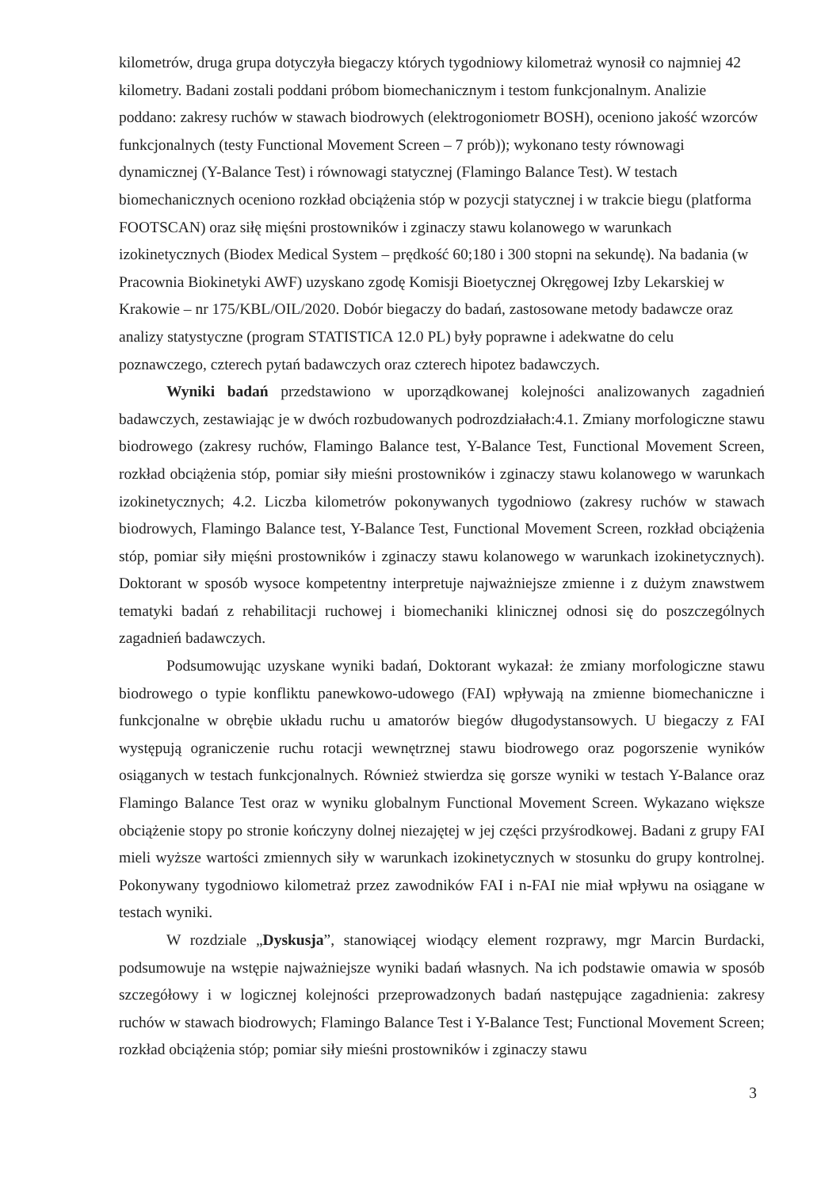kilometrów, druga grupa dotyczyła biegaczy których tygodniowy kilometraż wynosił co najmniej 42 kilometry. Badani zostali poddani próbom biomechanicznym i testom funkcjonalnym. Analizie poddano: zakresy ruchów w stawach biodrowych (elektrogoniometr BOSH), oceniono jakość wzorców funkcjonalnych (testy Functional Movement Screen – 7 prób)); wykonano testy równowagi dynamicznej (Y-Balance Test) i równowagi statycznej (Flamingo Balance Test). W testach biomechanicznych oceniono rozkład obciążenia stóp w pozycji statycznej i w trakcie biegu (platforma FOOTSCAN) oraz siłę mięśni prostowników i zginaczy stawu kolanowego w warunkach izokinetycznych (Biodex Medical System – prędkość 60;180 i 300 stopni na sekundę). Na badania (w Pracownia Biokinetyki AWF) uzyskano zgodę Komisji Bioetycznej Okręgowej Izby Lekarskiej w Krakowie – nr 175/KBL/OIL/2020. Dobór biegaczy do badań, zastosowane metody badawcze oraz analizy statystyczne (program STATISTICA 12.0 PL) były poprawne i adekwatne do celu poznawczego, czterech pytań badawczych oraz czterech hipotez badawczych.
Wyniki badań przedstawiono w uporządkowanej kolejności analizowanych zagadnień badawczych, zestawiając je w dwóch rozbudowanych podrozdziałach:4.1. Zmiany morfologiczne stawu biodrowego (zakresy ruchów, Flamingo Balance test, Y-Balance Test, Functional Movement Screen, rozkład obciążenia stóp, pomiar siły mieśni prostowników i zginaczy stawu kolanowego w warunkach izokinetycznych; 4.2. Liczba kilometrów pokonywanych tygodniowo (zakresy ruchów w stawach biodrowych, Flamingo Balance test, Y-Balance Test, Functional Movement Screen, rozkład obciążenia stóp, pomiar siły mięśni prostowników i zginaczy stawu kolanowego w warunkach izokinetycznych). Doktorant w sposób wysoce kompetentny interpretuje najważniejsze zmienne i z dużym znawstwem tematyki badań z rehabilitacji ruchowej i biomechaniki klinicznej odnosi się do poszczególnych zagadnień badawczych.
Podsumowując uzyskane wyniki badań, Doktorant wykazał: że zmiany morfologiczne stawu biodrowego o typie konfliktu panewkowo-udowego (FAI) wpływają na zmienne biomechaniczne i funkcjonalne w obrębie układu ruchu u amatorów biegów długodystansowych. U biegaczy z FAI występują ograniczenie ruchu rotacji wewnętrznej stawu biodrowego oraz pogorszenie wyników osiąganych w testach funkcjonalnych. Również stwierdza się gorsze wyniki w testach Y-Balance oraz Flamingo Balance Test oraz w wyniku globalnym Functional Movement Screen. Wykazano większe obciążenie stopy po stronie kończyny dolnej niezajętej w jej części przyśrodkowej. Badani z grupy FAI mieli wyższe wartości zmiennych siły w warunkach izokinetycznych w stosunku do grupy kontrolnej. Pokonywany tygodniowo kilometraż przez zawodników FAI i n-FAI nie miał wpływu na osiągane w testach wyniki.
W rozdziale „Dyskusja”, stanowiącej wiodący element rozprawy, mgr Marcin Burdacki, podsumowuje na wstępie najważniejsze wyniki badań własnych. Na ich podstawie omawia w sposób szczegółowy i w logicznej kolejności przeprowadzonych badań następujące zagadnienia: zakresy ruchów w stawach biodrowych; Flamingo Balance Test i Y-Balance Test; Functional Movement Screen; rozkład obciążenia stóp; pomiar siły mieśni prostowników i zginaczy stawu
3